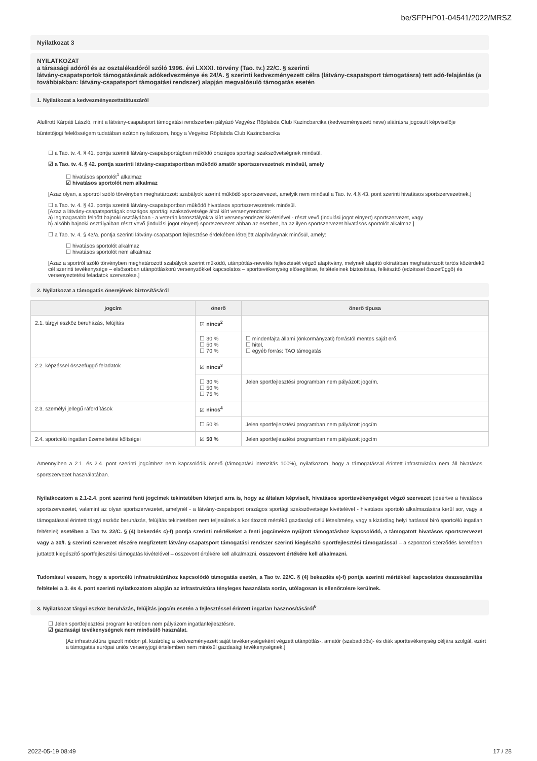be/SFPHP01-04541/2022/MRSZ
Nyilatkozat 3
NYILATKOZAT
a társasági adóról és az osztalékadóról szóló 1996. évi LXXXI. törvény (Tao. tv.) 22/C. § szerinti
látvány-csapatsportok támogatásának adókedvezménye és 24/A. § szerinti kedvezményezett célra (látvány-csapatsport támogatásra) tett adó-felajánlás (a továbbiakban: látvány-csapatsport támogatási rendszer) alapján megvalósuló támogatás esetén
1. Nyilatkozat a kedvezményezettstátuszáról
Alulírott Kárpáti László, mint a látvány-csapatsport támogatási rendszerben pályázó Vegyész Röplabda Club Kazincbarcika (kedvezményezett neve) aláírásra jogosult képviselője büntetőjogi felelősségem tudatában ezúton nyilatkozom, hogy a Vegyész Röplabda Club Kazincbarcika
☐ a Tao. tv. 4. § 41. pontja szerinti látvány-csapatsportágban működő országos sportági szakszövetségnek minősül.
☑ a Tao. tv. 4. § 42. pontja szerinti látvány-csapatsportban működő amatőr sportszervezetnek minősül, amely
☐ hivatásos sportolót<sup>1</sup> alkalmaz
☑ hivatásos sportolót nem alkalmaz
[Azaz olyan, a sportról szóló törvényben meghatározott szabályok szerint működő sportszervezet, amelyik nem minősül a Tao. tv. 4.§ 43. pont szerinti hivatásos sportszervezetnek.]
☐ a Tao. tv. 4. § 43. pontja szerinti látvány-csapatsportban működő hivatásos sportszervezetnek minősül.
[Azaz a látvány-csapatsportágak országos sportági szakszövetsége által kiírt versenyrendszer:
a) legmagasabb felnőtt bajnoki osztályában - a veterán korosztályokra kiírt versenyrendszer kivételével - részt vevő (indulási jogot elnyert) sportszervezet, vagy
b) alsóbb bajnoki osztályaiban részt vevő (indulási jogot elnyert) sportszervezet abban az esetben, ha az ilyen sportszervezet hivatásos sportolót alkalmaz.]
☐ a Tao. tv. 4. § 43/a. pontja szerinti látvány-csapatsport fejlesztése érdekében létrejött alapítványnak minősül, amely:
☐ hivatásos sportolót alkalmaz
☐ hivatásos sportolót nem alkalmaz
[Azaz a sportról szóló törvényben meghatározott szabályok szerint működő, utánpótlás-nevelés fejlesztését végző alapítvány, melynek alapító okiratában meghatározott tartós közérdekű cél szerinti tevékenysége – elsősorban utánpótláskorú versenyzőkkel kapcsolatos – sporttevékenység elősegítése, feltételeinek biztosítása, felkészítő (edzéssel összefüggő) és versenyeztetési feladatok szervezése.]
2. Nyilatkozat a támogatás önerejének biztosításáról
| jogcím | önerő | önerő típusa |
| --- | --- | --- |
| 2.1. tárgyi eszköz beruházás, felújítás | ☑ nincs<sup>2</sup> | |
| | ☐ 30 % ☐ 50 % ☐ 70 % | ☐ mindenfajta állami (önkormányzati) forrástól mentes saját erő, ☐ hitel, ☐ egyéb forrás: TAO támogatás |
| 2.2. képzéssel összefüggő feladatok | ☑ nincs<sup>3</sup> | |
| | ☐ 30 % ☐ 50 % ☐ 75 % | Jelen sportfejlesztési programban nem pályázott jogcím. |
| 2.3. személyi jellegű ráfordítások | ☑ nincs<sup>4</sup> | |
| | ☐ 50 % | Jelen sportfejlesztési programban nem pályázott jogcím |
| 2.4. sportcélú ingatlan üzemeltetési költségei | ☑ 50 % | Jelen sportfejlesztési programban nem pályázott jogcím |
Amennyiben a 2.1. és 2.4. pont szerinti jogcímhez nem kapcsolódik önerő (támogatási intenzitás 100%), nyilatkozom, hogy a támogatással érintett infrastruktúra nem áll hivatásos sportszervezet használatában.
Nyilatkozatom a 2.1-2.4. pont szerinti fenti jogcímek tekintetében kiterjed arra is, hogy az általam képviselt, hivatásos sporttevékenységet végző szervezet (ideértve a hivatásos sportszervezetet, valamint az olyan sportszervezetet, amelynél - a látvány-csapatsport országos sportági szakszövetsége kivételével - hivatásos sportoló alkalmazására kerül sor, vagy a támogatással érintett tárgyi eszköz beruházás, felújítás tekintetében nem teljesülnek a korlátozott mértékű gazdasági célú létesítmény, vagy a kizárólag helyi hatással bíró sportcélú ingatlan feltételei) esetében a Tao tv. 22/C. § (4) bekezdés c)-f) pontja szerinti mértékeket a fenti jogcímekre nyújtott támogatáshoz kapcsolódó, a támogatott hivatásos sportszervezet vagy a 30/I. § szerinti szervezet részére megfizetett látvány-csapatsport támogatási rendszer szerinti kiegészítő sportfejlesztési támogatással – a szponzori szerződés keretében juttatott kiegészítő sportfejlesztési támogatás kivételével – összevont értékére kell alkalmazni. összevont értékére kell alkalmazni.
Tudomásul veszem, hogy a sportcélú infrastruktúrához kapcsolódó támogatás esetén, a Tao tv. 22/C. § (4) bekezdés e)-f) pontja szerinti mértékkel kapcsolatos összeszámítás feltételei a 3. és 4. pont szerinti nyilatkozatom alapján az infrastruktúra tényleges használata során, utólagosan is ellenőrzésre kerülnek.
3. Nyilatkozat tárgyi eszköz beruházás, felújítás jogcím esetén a fejlesztéssel érintett ingatlan hasznosításáról<sup>6</sup>
☐ Jelen sportfejlesztési program keretében nem pályázom ingatlanfejlesztésre.
☑ gazdasági tevékenységnek nem minősülő használat.
[Az infrastruktúra igazolt módon pl. kizárólag a kedvezményezett saját tevékenységeként végzett utánpótlás-, amatőr (szabadidős)- és diák sporttevékenység céljára szolgál, ezért a támogatás európai uniós versenyjogi értelemben nem minősül gazdasági tevékenységnek.]
2022-05-19 08:49 17 / 28